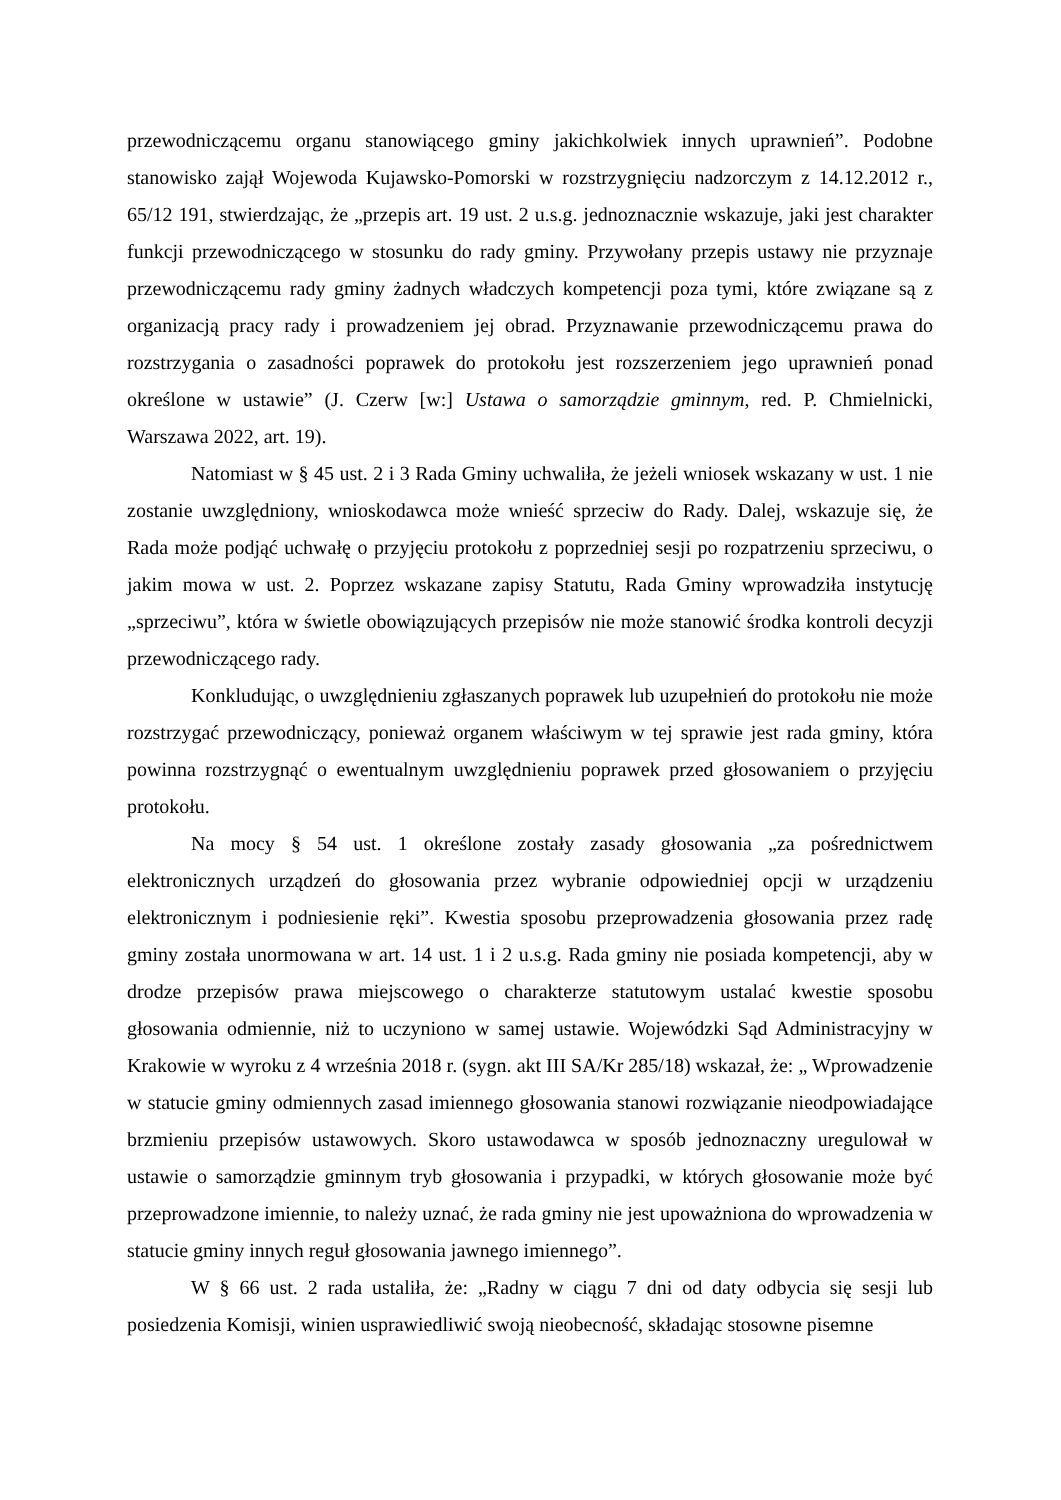przewodniczącemu organu stanowiącego gminy jakichkolwiek innych uprawnień”. Podobne stanowisko zajął Wojewoda Kujawsko-Pomorski w rozstrzygnięciu nadzorczym z 14.12.2012 r., 65/12 191, stwierdzając, że „przepis art. 19 ust. 2 u.s.g. jednoznacznie wskazuje, jaki jest charakter funkcji przewodniczącego w stosunku do rady gminy. Przywołany przepis ustawy nie przyznaje przewodniczącemu rady gminy żadnych władczych kompetencji poza tymi, które związane są z organizacją pracy rady i prowadzeniem jej obrad. Przyznawanie przewodniczącemu prawa do rozstrzygania o zasadności poprawek do protokołu jest rozszerzeniem jego uprawnień ponad określone w ustawie” (J. Czerw [w:] Ustawa o samorządzie gminnym, red. P. Chmielnicki, Warszawa 2022, art. 19).
Natomiast w § 45 ust. 2 i 3 Rada Gminy uchwaliła, że jeżeli wniosek wskazany w ust. 1 nie zostanie uwzględniony, wnioskodawca może wnieść sprzeciw do Rady. Dalej, wskazuje się, że Rada może podjąć uchwałę o przyjęciu protokołu z poprzedniej sesji po rozpatrzeniu sprzeciwu, o jakim mowa w ust. 2. Poprzez wskazane zapisy Statutu, Rada Gminy wprowadziła instytucję „sprzeciwu”, która w świetle obowiązujących przepisów nie może stanowić środka kontroli decyzji przewodniczącego rady.
Konkludując, o uwzględnieniu zgłaszanych poprawek lub uzupełnień do protokołu nie może rozstrzygać przewodniczący, ponieważ organem właściwym w tej sprawie jest rada gminy, która powinna rozstrzygnąć o ewentualnym uwzględnieniu poprawek przed głosowaniem o przyjęciu protokołu.
Na mocy § 54 ust. 1 określone zostały zasady głosowania „za pośrednictwem elektronicznych urządzeń do głosowania przez wybranie odpowiedniej opcji w urządzeniu elektronicznym i podniesienie ręki”. Kwestia sposobu przeprowadzenia głosowania przez radę gminy została unormowana w art. 14 ust. 1 i 2 u.s.g. Rada gminy nie posiada kompetencji, aby w drodze przepisów prawa miejscowego o charakterze statutowym ustalać kwestie sposobu głosowania odmiennie, niż to uczyniono w samej ustawie. Wojewódzki Sąd Administracyjny w Krakowie w wyroku z 4 września 2018 r. (sygn. akt III SA/Kr 285/18) wskazał, że: „ Wprowadzenie w statucie gminy odmiennych zasad imiennego głosowania stanowi rozwiązanie nieodpowiadające brzmieniu przepisów ustawowych. Skoro ustawodawca w sposób jednoznaczny uregulował w ustawie o samorządzie gminnym tryb głosowania i przypadki, w których głosowanie może być przeprowadzone imiennie, to należy uznać, że rada gminy nie jest upoważniona do wprowadzenia w statucie gminy innych reguł głosowania jawnego imiennego”.
W § 66 ust. 2 rada ustaliła, że: „Radny w ciągu 7 dni od daty odbycia się sesji lub posiedzenia Komisji, winien usprawiedliwić swoją nieobecność, składając stosowne pisemne